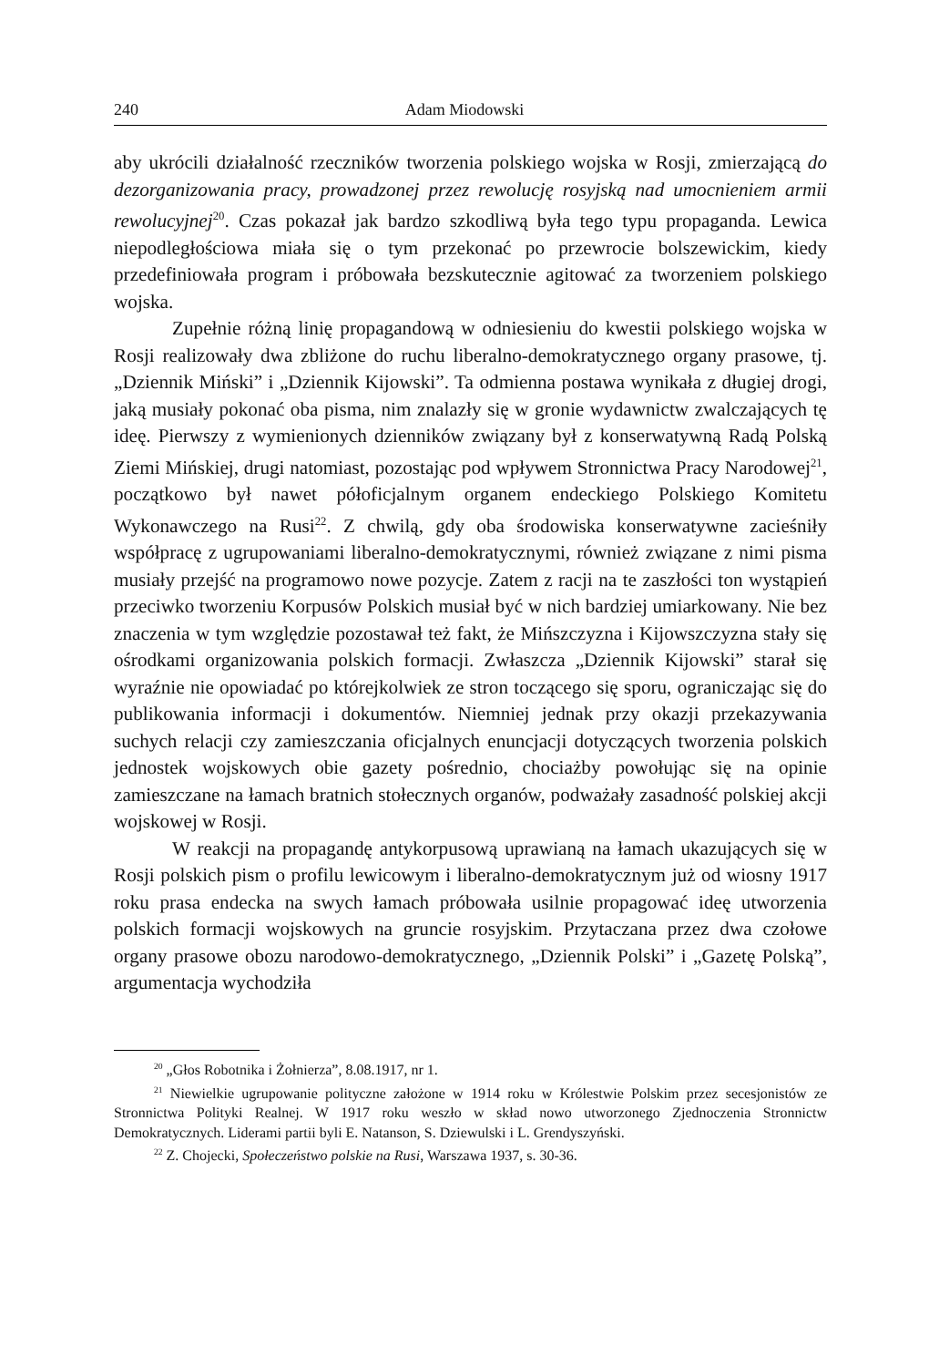240 Adam Miodowski
aby ukrócili działalność rzeczników tworzenia polskiego wojska w Rosji, zmierzającą do dezorganizowania pracy, prowadzonej przez rewolucję rosyjską nad umocnieniem armii rewolucyjnej<sup>20</sup>. Czas pokazał jak bardzo szkodliwą była tego typu propaganda. Lewica niepodległościowa miała się o tym przekonać po przewrocie bolszewickim, kiedy przedefiniowała program i próbowała bezskutecznie agitować za tworzeniem polskiego wojska.
Zupełnie różną linię propagandową w odniesieniu do kwestii polskiego wojska w Rosji realizowały dwa zbliżone do ruchu liberalno-demokratycznego organy prasowe, tj. „Dziennik Miński” i „Dziennik Kijowski”. Ta odmienna postawa wynikała z długiej drogi, jaką musiały pokonać oba pisma, nim znalazły się w gronie wydawnictw zwalczających tę ideę. Pierwszy z wymienionych dzienników związany był z konserwatywną Radą Polską Ziemi Mińskiej, drugi natomiast, pozostając pod wpływem Stronnictwa Pracy Narodowej<sup>21</sup>, początkowo był nawet półoficjalnym organem endeckiego Polskiego Komitetu Wykonawczego na Rusi<sup>22</sup>. Z chwilą, gdy oba środowiska konserwatywne zacieśniły współpracę z ugrupowaniami liberalno-demokratycznymi, również związane z nimi pisma musiały przejść na programowo nowe pozycje. Zatem z racji na te zaszłości ton wystąpień przeciwko tworzeniu Korpusów Polskich musiał być w nich bardziej umiarkowany. Nie bez znaczenia w tym względzie pozostawał też fakt, że Mińszczyzna i Kijowszczyzna stały się ośrodkami organizowania polskich formacji. Zwłaszcza „Dziennik Kijowski” starał się wyraźnie nie opowiadać po którejkolwiek ze stron toczącego się sporu, ograniczając się do publikowania informacji i dokumentów. Niemniej jednak przy okazji przekazywania suchych relacji czy zamieszczania oficjalnych enuncjacji dotyczących tworzenia polskich jednostek wojskowych obie gazety pośrednio, chociażby powołując się na opinie zamieszczane na łamach bratnich stołecznych organów, podważały zasadność polskiej akcji wojskowej w Rosji.
W reakcji na propagandę antykorpusową uprawianą na łamach ukazujących się w Rosji polskich pism o profilu lewicowym i liberalno-demokratycznym już od wiosny 1917 roku prasa endecka na swych łamach próbowała usilnie propagować ideę utworzenia polskich formacji wojskowych na gruncie rosyjskim. Przytaczana przez dwa czołowe organy prasowe obozu narodowo-demokratycznego, „Dziennik Polski” i „Gazetę Polską”, argumentacja wychodziła
<sup>20</sup> „Głos Robotnika i Żołnierza”, 8.08.1917, nr 1.
<sup>21</sup> Niewielkie ugrupowanie polityczne założone w 1914 roku w Królestwie Polskim przez secesjonistów ze Stronnictwa Polityki Realnej. W 1917 roku weszło w skład nowo utworzonego Zjednoczenia Stronnictw Demokratycznych. Liderami partii byli E. Natanson, S. Dziewulski i L. Grendyszyński.
<sup>22</sup> Z. Chojecki, Społeczeństwo polskie na Rusi, Warszawa 1937, s. 30-36.